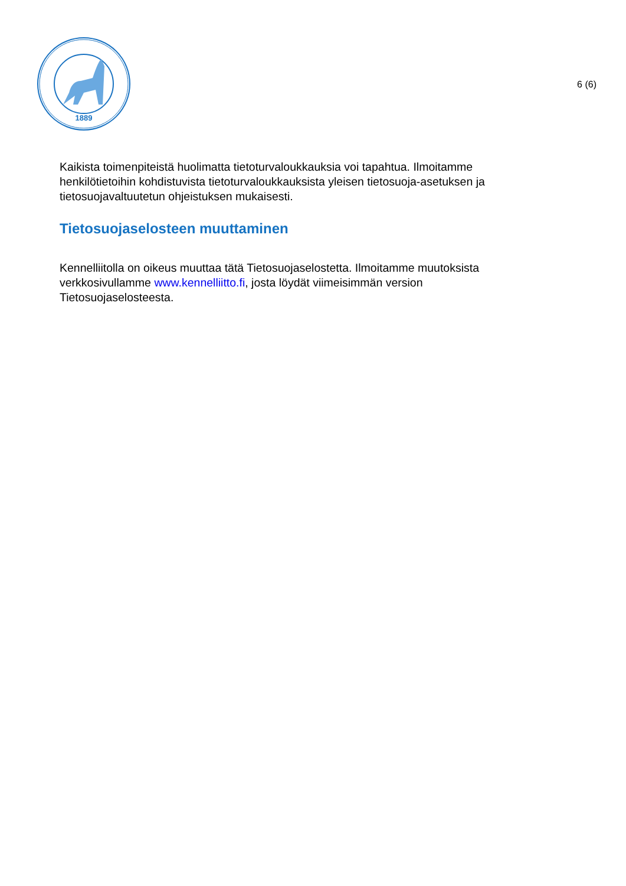1889
6 (6)
Kaikista toimenpiteistä huolimatta tietoturvaloukkauksia voi tapahtua. Ilmoitamme henkilötietoihin kohdistuvista tietoturvaloukkauksista yleisen tietosuoja-asetuksen ja tietosuojavaltuutetun ohjeistuksen mukaisesti.
Tietosuojaselosteen muuttaminen
Kennelliitolla on oikeus muuttaa tätä Tietosuojaselostetta. Ilmoitamme muutoksista verkkosivullamme www.kennelliitto.fi, josta löydät viimeisimmän version Tietosuojaselosteesta.